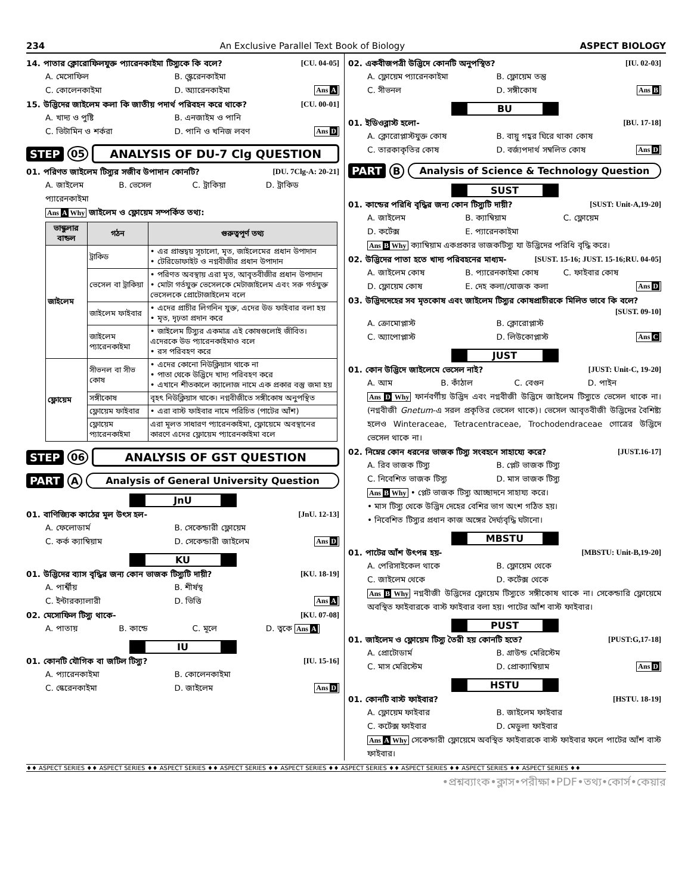234 An Exclusive Parallel Text Book of Biology ASPECT BIOLOGY
14. পাতার ক্লোরোফিলযুক্ত প্যারেনকাইমা টিস্যুকে কি বলে? [CU. 04-05]
A. মেসোফিল B. স্ক্লেরেনকাইমা C. কোলেনকাইমা D. অ্যারেনকাইমা Ans A
15. উদ্ভিদের জাইলেম কলা কি জাতীয় পদার্থ পরিবহন করে থাকে? [CU. 00-01]
A. খাদ্য ও পুষ্টি B. এনজাইম ও পানি C. ভিটামিন ও শর্করা D. পানি ও খনিজ লবণ Ans D
STEP 05 ANALYSIS OF DU-7 Clg QUESTION
01. পরিণত জাইলেম টিস্যুর সজীব উপাদান কোনটি? [DU. 7Clg-A: 20-21]
A. জাইলেম প্যারেনকাইমা B. ভেসেল C. ট্রাকিয়া D. ট্রাকিড
Ans A Why জাইলেম ও ফ্লোয়েম সম্পর্কিত তথ্য:
| ভাস্কুলার বান্ডল | গঠন | গুরুত্বপূর্ণ তথ্য |
| --- | --- | --- |
| জাইলেম | ট্রাকিড | • এর প্রান্তদ্বয় সূচালো, মৃত, জাইলেমের প্রধান উপাদান • টেরিডোফাইট ও নগ্নবীজীর প্রধান উপাদান |
| | ভেসেল বা ট্রাকিয়া | • পরিণত অবস্থায় এরা মৃত, আবৃতবীজীর প্রধান উপাদান • মোটা গর্তযুক্ত ভেসেলকে মেটাজাইলেম এবং সরু গর্তযুক্ত ভেসেলকে প্রোটোজাইলেম বলে |
| | জাইলেম ফাইবার | • এদের প্রাচীর লিগনিন যুক্ত, এদের উড ফাইবার বলা হয় • মৃত, দৃঢ়তা প্রদান করে |
| | জাইলেম প্যারেনকাইমা | • জাইলেম টিস্যুর একমাত্র এই কোষগুলোই জীবিত। এদেরকে উড প্যারেনকাইমাও বলে • রস পরিবহণ করে |
| ফ্লোয়েম | সীভনল বা সীভ কোষ | • এদের কোনো নিউক্লিয়াস থাকে না • পাতা থেকে উদ্ভিদে খাদ্য পরিবহণ করে • এখানে শীতকালে ক্যালোজ নামে এক প্রকার বস্তু জমা হয় |
| | সঙ্গীকোষ | বৃহৎ নিউক্লিয়াস থাকে। নগ্নবীজীতে সঙ্গীকোষ অনুপস্থিত |
| | ফ্লোয়েম ফাইবার | • এরা বাস্ট ফাইবার নামে পরিচিত (পাটের আঁশ) |
| | ফ্লোয়েম প্যারেনকাইমা | এরা মূলত সাধারণ প্যারেনকাইমা, ফ্লোয়েমে অবস্থানের কারণে এদের ফ্লোয়েম প্যারেনকাইমা বলে |
STEP 06 ANALYSIS OF GST QUESTION
PART A Analysis of General University Question
JnU
01. বাণিজ্যিক কাঠের মূল উৎস হল- [JnU. 12-13]
A. ফেলোডার্ম B. সেকেন্ডারী ফ্লোয়েম C. কর্ক ক্যাম্বিয়াম D. সেকেন্ডারী জাইলেম Ans D
KU
01. উদ্ভিদের ব্যাস বৃদ্ধির জন্য কোন ভাজক টিস্যুটি দায়ী? [KU. 18-19]
A. পার্শ্বীয় B. শীর্ষস্থ C. ইন্টারক্যালারী D. ভিত্তি Ans A
02. মেসোফিল টিস্যু থাকে- [KU. 07-08]
A. পাতায় B. কান্ডে C. মূলে D. ত্বকে Ans A
IU
01. কোনটি যৌগিক বা জটিল টিস্যু? [IU. 15-16]
A. প্যারেনকাইমা B. কোলেনকাইমা C. স্কেরেনকাইমা D. জাইলেম Ans D
02. একবীজপত্রী উদ্ভিদে কোনটি অনুপস্থিত? [IU. 02-03]
A. ফ্লোয়েম প্যারেনকাইমা B. ফ্লোয়েম তন্তু C. সীভনল D. সঙ্গীকোষ Ans B
BU
01. ইডিওব্লাস্ট হলো- [BU. 17-18]
A. ক্লোরোপ্লাস্টযুক্ত কোষ B. বায়ু গহ্বর ঘিরে থাকা কোষ C. তারকাকৃতির কোষ D. বর্জ্যপদার্থ সম্বলিত কোষ Ans D
PART B Analysis of Science & Technology Question
SUST
01. কান্ডের পরিধি বৃদ্ধির জন্য কোন টিস্যুটি দায়ী? [SUST: Unit-A,19-20]
A. জাইলেম B. ক্যাম্বিয়াম C. ফ্লোয়েম D. কর্টেক্স E. প্যারেনকাইমা
Ans B Why ক্যাম্বিয়াম একপ্রকার ভাজকটিস্যু যা উদ্ভিদের পরিধি বৃদ্ধি করে।
02. উদ্ভিদের পাতা হতে খাদ্য পরিবহনের মাধ্যম- [SUST. 15-16; JUST. 15-16;RU. 04-05]
A. জাইলেম কোষ B. প্যারেনকাইমা কোষ C. ফাইবার কোষ D. ফ্লোয়েম কোষ E. দেহ কলা/যোজক কলা Ans D
03. উদ্ভিদদেহের সব মৃতকোষ এবং জাইলেম টিস্যুর কোষপ্রাচীরকে মিলিত ভাবে কি বলে?
[SUST. 09-10]
A. ক্রোমোপ্লাস্ট B. ক্লোরোপ্লাস্ট C. অ্যাপোপ্লাস্ট D. লিউকোপ্লাস্ট Ans C
JUST
01. কোন উদ্ভিদে জাইলেমে ভেসেল নাই? [JUST: Unit-C, 19-20]
A. আম B. কাঁঠাল C. বেগুন D. পাইন
Ans D Why ফার্নবর্গীয় উদ্ভিদ এবং নগ্নবীজী উদ্ভিদে জাইলেম টিস্যুতে ভেসেল থাকে না। (নগ্নবীজী Gnetum-এ সরল প্রকৃতির ভেসেল থাকে)। ভেসেল আবৃতবীজী উদ্ভিদের বৈশিষ্ট্য হলেও Winteraceae, Tetracentraceae, Trochodendraceae গোত্রের উদ্ভিদে ভেসেল থাকে না।
02. নিম্নের কোন ধরনের ভাজক টিস্যু সংবহনে সাহায্যে করে? [JUST.16-17]
A. রিব ভাজক টিস্যু B. প্লেট ভাজক টিস্যু C. নিবেশিত ভাজক টিস্যু D. মাস ভাজক টিস্যু
Ans B Why • প্লেট ভাজক টিস্যু আচ্ছাদনে সাহায্য করে।
• মাস টিস্যু থেকে উদ্ভিদ দেহের বেশির ভাগ অংশ গঠিত হয়।
• নিবেশিত টিস্যুর প্রধান কাজ অঙ্গের দৈর্ঘ্যবৃদ্ধি ঘটানো।
MBSTU
01. পাটের আঁশ উৎপন্ন হয়- [MBSTU: Unit-B,19-20]
A. পেরিসাইকেল থাকে B. ফ্লোয়েম থেকে C. জাইলেম থেকে D. কর্টেক্স থেকে
Ans B Why নগ্নবীজী উদ্ভিদের ফ্লোয়েম টিস্যুতে সঙ্গীকোষ থাকে না। সেকেন্ডারি ফ্লোয়েমে অবস্থিত ফাইবারকে বাস্ট ফাইবার বলা হয়। পাটের আঁশ বাস্ট ফাইবার।
PUST
01. জাইলেম ও ফ্লোয়েম টিস্যু তৈরী হয় কোনটি হতে? [PUST:G,17-18]
A. প্রোটোডার্ম B. গ্রাউন্ড মেরিস্টেম C. মাস মেরিস্টেম D. প্রোক্যাম্বিয়াম Ans D
HSTU
01. কোনটি বাস্ট ফাইবার? [HSTU. 18-19]
A. ফ্লোয়েম ফাইবার B. জাইলেম ফাইবার C. কর্টেক্স ফাইবার D. মেডুলা ফাইবার
Ans A Why সেকেন্ডারী ফ্লোয়েমে অবস্থিত ফাইবারকে বাস্ট ফাইবার ফলে পাটের আঁশ বাস্ট ফাইবার।
♦♦ ASPECT SERIES ♦♦ ASPECT SERIES ♦♦ ASPECT SERIES ♦♦ ASPECT SERIES ♦♦ ASPECT SERIES ♦♦ ASPECT SERIES ♦♦ ASPECT SERIES ♦♦ ASPECT SERIES ♦♦ ASPECT SERIES ♦♦
•প্রশ্নব্যাংক•ক্লাস•পরীক্ষা•PDF•তথ্য•কোর্স•কেয়ার